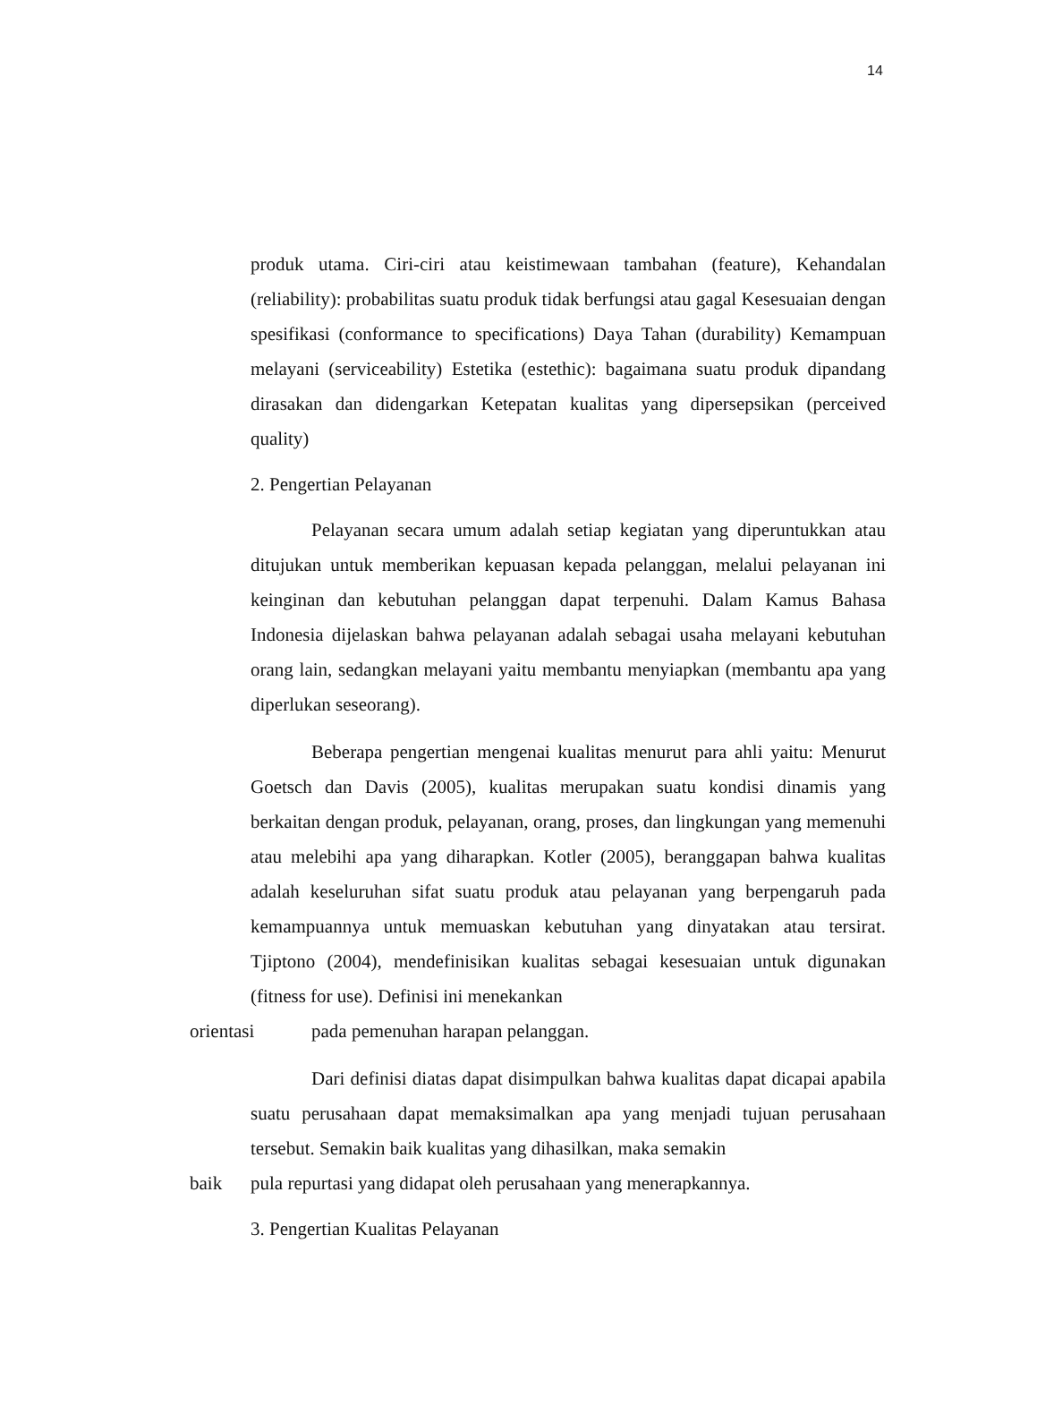14
produk utama. Ciri-ciri atau keistimewaan tambahan (feature), Kehandalan (reliability): probabilitas suatu produk tidak berfungsi atau gagal Kesesuaian dengan spesifikasi (conformance to specifications) Daya Tahan (durability) Kemampuan melayani (serviceability) Estetika (estethic): bagaimana suatu produk dipandang dirasakan dan didengarkan Ketepatan kualitas yang dipersepsikan (perceived quality)
2. Pengertian Pelayanan
Pelayanan secara umum adalah setiap kegiatan yang diperuntukkan atau ditujukan untuk memberikan kepuasan kepada pelanggan, melalui pelayanan ini keinginan dan kebutuhan pelanggan dapat terpenuhi. Dalam Kamus Bahasa Indonesia dijelaskan bahwa pelayanan adalah sebagai usaha melayani kebutuhan orang lain, sedangkan melayani yaitu membantu menyiapkan (membantu apa yang diperlukan seseorang).
Beberapa pengertian mengenai kualitas menurut para ahli yaitu: Menurut Goetsch dan Davis (2005), kualitas merupakan suatu kondisi dinamis yang berkaitan dengan produk, pelayanan, orang, proses, dan lingkungan yang memenuhi atau melebihi apa yang diharapkan. Kotler (2005), beranggapan bahwa kualitas adalah keseluruhan sifat suatu produk atau pelayanan yang berpengaruh pada kemampuannya untuk memuaskan kebutuhan yang dinyatakan atau tersirat. Tjiptono (2004), mendefinisikan kualitas sebagai kesesuaian untuk digunakan (fitness for use). Definisi ini menekankan
orientasi pada pemenuhan harapan pelanggan.
Dari definisi diatas dapat disimpulkan bahwa kualitas dapat dicapai apabila suatu perusahaan dapat memaksimalkan apa yang menjadi tujuan perusahaan tersebut. Semakin baik kualitas yang dihasilkan, maka semakin
baik pula repurtasi yang didapat oleh perusahaan yang menerapkannya.
3. Pengertian Kualitas Pelayanan